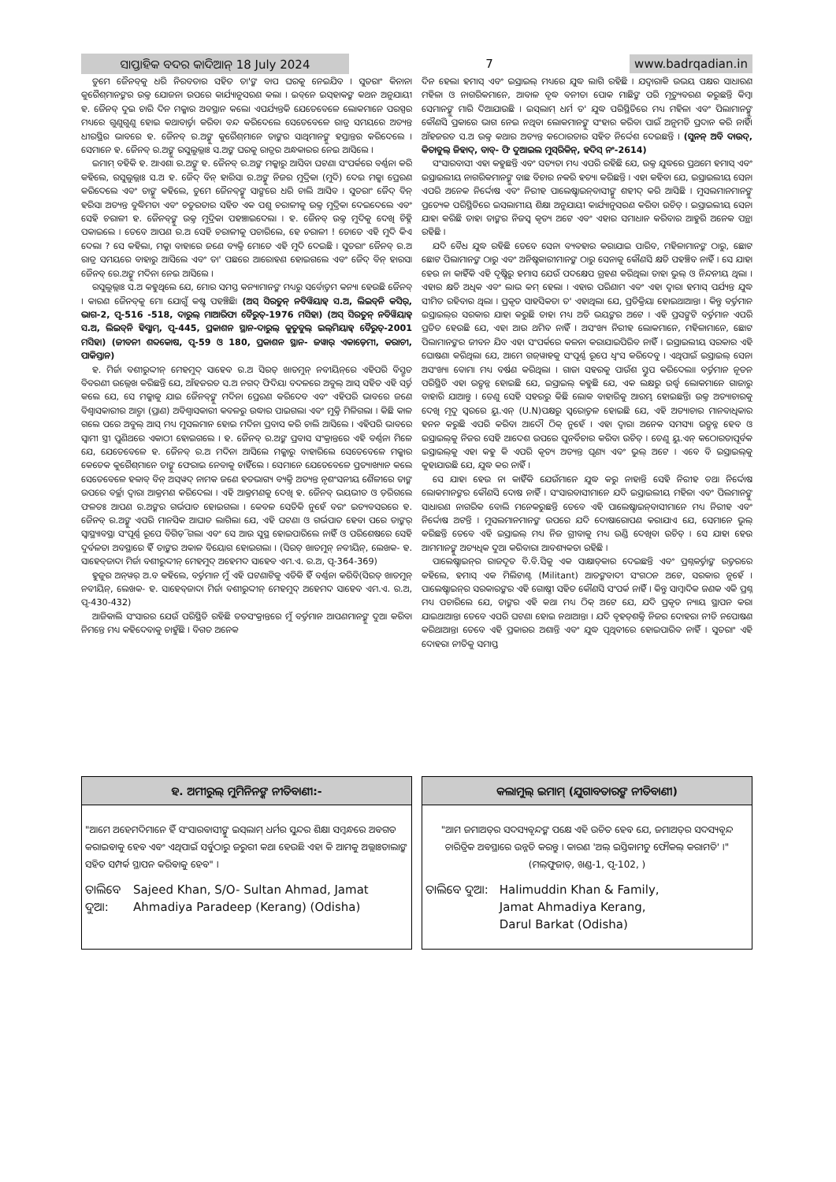ସାପ୍ତାହିକ ବଦର କାଦିଆନ୍ 18 July 2024
7
www.badrqadian.in
ତୁମେ ଜୈନବ୍‌କୁ ଧରି ନିରବତାର ସହିତ ତା'ଙ୍କ ବାପ ଘରକୁ ନେଇଯିବ । ସୁତରାଂ କିନାନା କୁରୈଶ୍‌ମାନଙ୍କର ଉକ୍ତ ଯୋଜନା ଉପରେ କାର୍ଯ୍ୟାନୁସରଣ କଲା । ଇବ୍‌ନେ ଇସ୍‌ହାକଙ୍କ କଥନ ଅନୁଯାୟୀ ହ. ଜୈନବ୍ ଦୁଇ ଚାରି ଦିନ ମକ୍କାର ଅବସ୍ଥାନ କଲେ। ଏପର୍ଯ୍ୟନ୍ତକି ଯେତେବେଳେ ଲୋକମାନେ ପରସ୍ପର ମଧ୍ୟରେ ଗୁଣୁଗୁଣୁ ହୋଇ କଥାବାର୍ତ୍ତା କରିବା ବନ୍ଦ କରିଦେଲେ ସେତେବେଳେ ରାତ୍ର ସମୟରେ ଅତ୍ୟନ୍ତ ଧୀରସ୍ଥିର ଭାବରେ ହ. ଜୈନବ୍ ର.ଅଙ୍କୁ କୁରୈଶ୍‌ମାନେ ତାଙ୍କର ସାଥିମାନଙ୍କୁ ହସ୍ତାନ୍ତର କରିଦେଲେ । ସେମାନେ ହ. ଜୈନବ୍ ର.ଅଙ୍କୁ ରସୁଲୁଲ୍ଲାଃ ସ.ଅଙ୍କ ଘରକୁ ରାତ୍ରର ଅନ୍ଧକାରର ନେଇ ଆସିଲେ ।
ଇମାମ୍ ବହିକି ହ. ଆଏଶା ର.ଅଙ୍କୁ ହ. ଜୈନବ୍ ର.ଅଙ୍କ ମକ୍କାରୁ ଆସିବା ଘଟଣା ସଂପର୍କରେ ବର୍ଣ୍ଣନା କରି କହିଲେ, ରସୁଲୁଲ୍ଲାଃ ସ.ଅ ହ. ଜୈଦ୍ ବିନ୍ ହାରିସା ର.ଅଙ୍କୁ ନିଜର ମୁଦ୍ରିକା (ମୁଦି) ଦେଇ ମକ୍କା ପ୍ରେରଣ କରିଦେଲେ ଏବଂ ତାଙ୍କୁ କହିଲେ, ତୁମେ ଜୈନବ୍‌ଙ୍କୁ ସାଙ୍ଗରେ ଧରି ଚାଲି ଆସିବ । ସୁତରାଂ ଜୈଦ୍ ବିନ୍ ହରିସା ଅତ୍ୟନ୍ତ ବୁଦ୍ଧିମତା ଏବଂ ଚତୁରତାର ସହିତ ଏକ ପଶୁ ଚରାଳୀକୁ ଉକ୍ତ ମୁଦ୍ରିକା ଦେଇଦେଲେ ଏବଂ ସେହି ଚରାଳୀ ହ. ଜୈନବ୍‌ଙ୍କୁ ଉକ୍ତ ମୁଦ୍ରିକା ପହଞ୍ଚାଇଦେଲା । ହ. ଜୈନବ୍ ଉକ୍ତ ମୁଦିକୁ ଦେଖି ଚିହ୍ନି ପକାଇଲେ । ତେବେ ଆପଣ ର.ଅ ସେହି ଚରାଳୀକୁ ପଚାରିଲେ, ହେ ଚରାଳୀ ! ତୋତେ ଏହି ମୁଦି କିଏ ଦେଲା ? ସେ କହିଲା, ମକ୍କା ବାହାରେ ଜଣେ ବ୍ୟକ୍ତି ମୋତେ ଏହି ମୁଦି ଦେଇଛି । ସୁତରାଂ ଜୈନବ୍ ର.ଅ ରାତ୍ର ସମୟରେ ବାହାରୁ ଆସିଲେ ଏବଂ ତା' ପଛରେ ଆରୋହଣ ହୋଇଗଲେ ଏବଂ ଜୈଦ୍ ବିନ୍ ହାରସା ଜୈନବ୍ ରେ.ଅଙ୍କୁ ମଦିନା ନେଇ ଆସିଲେ ।
ରସୁଲୁଲ୍ଲାଃ ସ.ଅ କହୁଥିଲେ ଯେ, ମୋର ସମସ୍ତ କନ୍ୟାମାନଙ୍କ ମଧ୍ୟରୁ ସର୍ବୋତ୍ତମ କନ୍ୟା ହେଉଛି ଜୈନବ୍ । କାରଣ ଜୈନବ୍‌କୁ ମୋ ଯୋଗୁଁ କଷ୍ଟ ପହଞ୍ଚିଛି। (ଅସ୍ ସିରତୁନ୍ ନବିୱିୟାହ୍ ସ.ଅ, ଲିଇବ୍‌ନି କସିର୍, ଭାଗ-2, ପୃ-516 -518, ଦାରୁଲ୍ ମାଆରିଫା ବୈରୁତ୍-1976 ମସିହା) (ଅସ୍ ସିରତୁନ୍ ନବିୱିୟାହ୍ ସ.ଅ, ଲିଇବ୍‌ନି ହିସ୍ଶାମ୍, ପୃ-445, ପ୍ରକାଶନ ସ୍ଥାନ-ଦାରୁଲ୍ କୁତୁବୁଲ୍ ଇଲ୍‌ମିୟାହ୍ ବୈରୁତ୍-2001 ମସିହା) (ଜୀବନୀ ଶବ୍ଦକୋଷ, ପୃ-59 ଓ 180, ପ୍ରକାଶନ ସ୍ଥାନ- ଜୱାର୍ ଏକାଡ଼େମୀ, କରାଚୀ, ପାକିସ୍ତାନ)
ହ. ମିର୍ଜା ବଶୀରୁଦ୍ଦୀନ୍ ମେହମୁଦ୍ ସାହେବ ର.ଅ ସିରତ୍ ଖାତମୁନ୍ ନବୀୟିନ୍‌ରେ ଏହିପରି ବିସ୍ତୃତ ବିବରଣୀ ଉଲ୍ଲେଖ କରିଛନ୍ତି ଯେ, ଆଁହଜରତ ସ.ଅ ନଗଦ୍ ଫିଦିୟା ବଦଳରେ ଅବୁଲ୍ ଆସ୍ ସହିତ ଏହି ସର୍ତ୍ତ କଲେ ଯେ, ସେ ମକ୍କାକୁ ଯାଇ ଜୈନବ୍‌ଙ୍କୁ ମଦିନା ପ୍ରେରଣ କରିଦେବ ଏବଂ ଏହିପରି ଭାବରେ ଜଣେ ବିଶ୍ୱାସକାରୀର ଆତ୍ମା (ପ୍ରାଣ) ଅବିଶ୍ୱାସକାରୀ କବଳରୁ ଉଦ୍ଧାର ପାଇଗଲା ଏବଂ ମୁକ୍ତି ମିଳିଗଲା । କିଛି କାଳ ଗଲେ ପରେ ଅବୁଲ୍ ଆସ୍ ମଧ୍ୟ ମୁସଲମାନ ହୋଇ ମଦିନା ପ୍ରବାସ କରି ଚାଲି ଆସିଲେ । ଏହିପରି ଭାବରେ ସ୍ୱାମୀ ସ୍ତ୍ରୀ ପୁଣିଥରେ ଏକାଠୀ ହୋଇଗଲେ । ହ. ଜୈନବ୍ ର.ଅଙ୍କ ପ୍ରବାସ ସଂକ୍ରାନ୍ତରେ ଏହି ବର୍ଣ୍ଣନା ମିଳେ ଯେ, ଯେତେବେଳେ ହ. ଜୈନବ୍ ର.ଅ ମଦିନା ଆସିଲେ ମକ୍କାରୁ ବାହାରିଲେ ସେତେବେଳେ ମକ୍କାର କେତେକ କୁରୈଶ୍‌ମାନେ ତାଙ୍କୁ ଫେରାଇ ନେବାକୁ ଚାହିଁଲେ । ସେମାନେ ଯେତେବେଳେ ପ୍ରତ୍ୟାଖ୍ୟାନ କଲେ ସେତେବେଳେ ହବ୍ବାବ୍ ବିନ୍ ଅସ୍‌ୱଦ୍ ନାମକ ଜଣେ ହତଭାଗ୍ୟ ବ୍ୟକ୍ତି ଅତ୍ୟନ୍ତ ନୃଶଂସନୀୟ ଶୈଳୀରେ ତାଙ୍କ ଉପରେ ବର୍ଚ୍ଛା ଦ୍ୱାରା ଆକ୍ରମଣ କରିଦେଲା । ଏହି ଆକ୍ରମଣକୁ ଦେଖି ହ. ଜୈନବ୍ ଭୟଭୀତ ଓ ଡ଼ରିଗଲେ ଫଳତଃ ଆପଣ ର.ଅଙ୍କର ଗର୍ଭପାତ ହୋଇଗଲା । କେବଳ ସେତିକି ନୁହେଁ ବରଂ ଇତ୍ୟବସରରେ ହ. ଜୈନବ୍ ର.ଅଙ୍କୁ ଏପରି ମାନସିକ ଆଘାତ ଲାଗିଲା ଯେ, ଏହି ଘଟଣା ଓ ଗର୍ଭପାତ ହେବା ପରେ ତାଙ୍କର୍ ସ୍ୱାସ୍ଥ୍ୟାବସ୍ଥା ସଂପୂର୍ଣ୍ଣ ରୂପେ ବିଗିଡ଼ି ଗଲା ଏବଂ ସେ ଆଉ ସୁସ୍ଥ ହୋଇପାରିଲେ ନାହିଁ ଓ ପରିଶେଷରେ ସେହି ଦୁର୍ବଳତା ଅବସ୍ଥାରେ ହିଁ ତାଙ୍କର ଅକାଳ ବିୟୋଗ ହୋଇଗଲା । (ସିରତ୍ ଖାତମୁନ୍ ନବୀୟିନ୍, ଲେଖକ- ହ. ସାହେବ୍‌ଜାଦା ମିର୍ଜା ବଶୀରୁଦ୍ଦୀନ୍ ମେହମୁଦ୍ ଅହେମଦ ସାହେବ ଏମ.ଏ. ର.ଅ, ପୃ-364-369)
ହୁଜୁର ଅନ୍‌ୱର୍ ଅ.ବ କହିଲେ, ବର୍ତ୍ତମାନ ମୁଁ ଏହି ଘଟଣାଟିକୁ ଏତିକି ହିଁ ବର୍ଣ୍ଣନା କରିବି(ସିରତ୍ ଖାତମୁନ୍ ନବୀୟିନ୍, ଲେଖକ- ହ. ସାହେବ୍‌ଜାଦା ମିର୍ଜା ବଶୀରୁଦ୍ଦୀନ୍ ମେହମୁଦ୍ ଅହେମଦ ସାହେବ ଏମ.ଏ. ର.ଅ, ପୃ-430-432)
ଆଜିକାଲି ସଂସାରର ଯେଉଁ ପରିସ୍ଥିତି ରହିଛି ତତସଂକ୍ରାନ୍ତରେ ମୁଁ ବର୍ତ୍ତମାନ ଆପଣମାନଙ୍କୁ ଦୁଆ କରିବା ନିମନ୍ତେ ମଧ୍ୟ କହିଦେବାକୁ ଚାହୁଁଛି । ବିଗତ ଅନେକ
ଦିନ ହେଲା ହମାସ୍ ଏବଂ ଇସ୍ରାଇଲ୍ ମଧ୍ୟରେ ଯୁଦ୍ଧ ଲାଗି ରହିଛି । ଯଦ୍ୱାରାକି ଉଭୟ ପକ୍ଷର ସାଧାରଣ ମହିଳା ଓ ନାଗରିକମାନେ, ଆବାଳ ବୃଦ୍ଧ ବନୀତା ପୋକ ମାଛିଙ୍କ ପରି ମୃତ୍ୟୁବରଣ କରୁଛନ୍ତି କିମ୍ବା ସେମାନଙ୍କୁ ମାରି ଦିଆଯାଉଛି । ଇସ୍‌ଲାମ୍ ଧର୍ମ ତ' ଯୁଦ୍ଧ ପରିସ୍ଥିତିରେ ମଧ୍ୟ ମହିଳା ଏବଂ ପିଲାମାନଙ୍କୁ କୌଣସି ପ୍ରକାରେ ଭାଗ ନେଇ ନଥିବା ଲୋକମାନଙ୍କୁ ସଂହାର କରିବା ପାଇଁ ଅନୁମତି ପ୍ରଦାନ କରି ନାହିଁ। ଆଁହଜରତ ସ.ଅ ଉକ୍ତ କଥାର ଅତ୍ୟନ୍ତ କଠୋରତାର ସହିତ ନିର୍ଦ୍ଦେଶ ଦେଇଛନ୍ତି । (ସୁନନ୍ ଅବି ଦାଉଦ୍, କିତାବୁଲ୍ ଜିହାଦ୍, ବାବ୍- ଫି ଦୁଆଇଲ ମୁସ୍‌ରିକିନ୍, ହଦିସ୍ ନଂ-2614)
ସଂସାରବାସୀ ଏହା କହୁଛନ୍ତି ଏବଂ ସତ୍ୟତା ମଧ୍ୟ ଏପରି ରହିଛି ଯେ, ଉକ୍ତ ଯୁଦ୍ଧରେ ପ୍ରଥମେ ହମାସ୍ ଏବଂ ଇସ୍ରାଇଲୀୟ ନାଗରିକମାନଙ୍କୁ ବାଛ ବିଚାର ନକରି ହତ୍ୟା କରିଛନ୍ତି । ଏହା କହିବା ଯେ, ଇସ୍ରାଇଲୀୟ ସେନା ଏପରି ଅନେକ ନିର୍ଦ୍ଦୋଷ ଏବଂ ନିରୀହ ପାଲେଷ୍ଟାଇନ୍‌ବାସୀଙ୍କୁ ଶହୀଦ୍ କରି ଆସିଛି । ମୁସଲମାନମାନଙ୍କୁ ପ୍ରତ୍ୟେକ ପରିସ୍ଥିତିରେ ଇସଲାମୀୟ ଶିକ୍ଷା ଅନୁଯାୟୀ କାର୍ଯ୍ୟାନୁସରଣ କରିବା ଉଚିତ୍ । ଇସ୍ରାଇଲୀୟ ସେନା ଯାହା କରିଛି ତାହା ତାଙ୍କର ନିଜସ୍ୱ କୃତ୍ୟ ଅଟେ ଏବଂ ଏହାର ସମାଧାନ କରିବାର ଆହୁରି ଅନେକ ପନ୍ଥା ରହିଛି ।
ଯଦି ବୈଧ ଯୁଦ୍ଧ ରହିଛି ତେବେ ସେନା ବ୍ୟବହାର କରାଯାଇ ପାରିବ, ମହିଳାମାନଙ୍କ ଠାରୁ, ଛୋଟ ଛୋଟ ପିଲାମାନଙ୍କ ଠାରୁ ଏବଂ ଅନିଷ୍ଟକାରୀମାନଙ୍କ ଠାରୁ ସେନାକୁ କୌଣସି କ୍ଷତି ପହଞ୍ଚିବ ନାହିଁ । ସେ ଯାହା ହେଉ ନା କାହିଁକି ଏହି ଦୃଷ୍ଟିରୁ ହମାସ ଯେଉଁ ପଦକ୍ଷେପ ଗ୍ରହଣ କରିଥିଲା ତାହା ଭୁଲ୍ ଓ ନିନ୍ଦନୀୟ ଥିଲା । ଏହାର କ୍ଷତି ଅଧିକ ଏବଂ ଲାଭ କମ୍ ହେଲା । ଏହାର ପରିଣାମ ଏବଂ ଏହା ଦ୍ୱାରା ହମାସ୍ ପର୍ଯ୍ୟନ୍ତ ଯୁଦ୍ଧ ସୀମିତ ରହିବାର ଥିଲା । ପ୍ରକୃତ ସାହସିକତା ତ' ଏହାଥିଲା ଯେ, ପ୍ରତିକ୍ରିୟା ହୋଇଥାଆନ୍ତା । କିନ୍ତୁ ବର୍ତ୍ତମାନ ଇସ୍ରାଇଲ୍‌ର ସରକାର ଯାହା କରୁଛି ତାହା ମଧ୍ୟ ଅତି ଭୟଙ୍କର ଅଟେ । ଏହି ପ୍ରସଙ୍ଗଟି ବର୍ତ୍ତମାନ ଏପରି ପ୍ରତିତ ହେଉଛି ଯେ, ଏହା ଆଉ ଥମିବ ନାହିଁ । ଅସଂଖ୍ୟ ନିରୀହ ଲୋକମାନେ, ମହିଳାମାନେ, ଛୋଟ ପିଲାମାନଙ୍କର ଜୀବନ ଯିବ ଏହା ସଂପର୍କରେ କଳନା କରାଯାଇପିରିବ ନାହିଁ । ଇସ୍ରାଇଲୀୟ ସରକାର ଏହି ଘୋଷଣା କରିଥିଲା ଯେ, ଆମେ ଗଜ୍‌ୱାହକୁ ସଂପୂର୍ଣ୍ଣ ରୂପେ ଧ୍ୱଂସ କରିଦେବୁ । ଏଥିପାଇଁ ଇସ୍ରାଇଲ୍ ସେନା ଅସଂଖ୍ୟା ବୋମା ମଧ୍ୟ ବର୍ଷଣ କରିଥିଲା । ଗାଜା ସହରକୁ ପାଉଁଶ ସ୍ତୁପ କରିଦେଲା। ବର୍ତ୍ତମାନ ନୂତନ ପରିସ୍ଥିତି ଏହା ଉତ୍ପନ୍ନ ହୋଇଛି ଯେ, ଇସ୍ରାଇଲ୍ କହୁଛି ଯେ, ଏକ ଲକ୍ଷରୁ ଉର୍ଦ୍ଧ୍ୱ ଲୋକମାନେ ଗାଜାରୁ ବାହାରି ଯାଆନ୍ତୁ । ତେଣୁ ସେହି ସହରରୁ କିଛି ଲୋକ ବାହାରିକୁ ଆରମ୍ଭ ହୋଇଛନ୍ତି। ଉକ୍ତ ଅତ୍ୟାଚାରକୁ ଦେଖି ମୃଦୁ ସ୍ୱରରେ ୟୁ.ଏନ୍ (U.N)ପକ୍ଷରୁ ସ୍ୱରୋତ୍ତଳ ହୋଇଛି ଯେ, ଏହି ଅତ୍ୟାଚାର ମାନବାଧିକାର ହନନ କରୁଛି ଏପରି କରିବା ଆଦୌ ଠିକ୍ ନୁହେଁ । ଏହା ଦ୍ୱାରା ଅନେକ ସମସ୍ୟା ଉତ୍ପନ୍ନ ହେବ ଓ ଇସ୍ରାଇଲ୍‌କୁ ନିଜର ସେହି ଆଦେଶ ଉପରେ ପୁନର୍ବିଚାର କରିବା ଉଚିତ୍ । ତେଣୁ ୟୁ.ଏନ୍ କଠୋରତାପୂର୍ବକ ଇସ୍ରାଇଲ୍‌କୁ ଏହା କହୁ କି ଏପରି କୃତ୍ୟ ଅତ୍ୟନ୍ତ ଘୃଣ୍ୟ ଏବଂ ଭୁଲ୍ ଅଟେ । ଏବେ ବି ଇସ୍ରାଇଲ୍‌କୁ କୁହାଯାଉଛି ଯେ, ଯୁଦ୍ଧ କର ନାହିଁ ।
ସେ ଯାହା ହେଉ ନା କାହିଁକି ଯେଉଁମାନେ ଯୁଦ୍ଧ କରୁ ନାହାନ୍ତି ସେହି ନିରୀହ ତଥା ନିର୍ଦ୍ଦୋଷ ଲୋକମାନଙ୍କର କୌଣସି ଦୋଷ ନାହିଁ । ସଂସାରବାସୀମାନେ ଯଦି ଇସ୍ରାଇଲୀୟ ମହିଳା ଏବଂ ପିଲମାନଙ୍କୁ ସାଧାରଣ ନାଗରିକ ବୋଲି ମନେକରୁଛନ୍ତି ତେବେ ଏହି ପାଲେଷ୍ଟାଇନ୍‌ବାସୀମାନେ ମଧ୍ୟ ନିରୀହ ଏବଂ ନିର୍ଦ୍ଦୋଷ ଅଟନ୍ତି । ମୁସଲମାନମାନଙ୍କ ଉପରେ ଯଦି ଦୋଷାରୋପଣ କରାଯାଏ ଯେ, ସେମାନେ ଭୁଲ୍ କରିଛନ୍ତି ତେବେ ଏହି ଇସ୍ରାଇଲ୍ ମଧ୍ୟ ନିଜ ଗ୍ରୀବାକୁ ମଧ୍ୟ ଉଣ୍ଡି ଦେଖିବା ଉଚିତ୍ । ସେ ଯାହା ହେଉ ଆମମାନଙ୍କୁ ଅତ୍ୟଧିକ ଦୁଆ କରିବାରା ଆବଶ୍ୟକତା ରହିଛି ।
ପାଲେଷ୍ଟାଇନ୍‌ର ରାଜଦୂତ ବି.ବି.ସିକୁ ଏକ ସାକ୍ଷାତ୍‌କାର ଦେଇଛନ୍ତି ଏବଂ ପ୍ରଶ୍ନକର୍ତ୍ତାଙ୍କ ଉତ୍ତରରେ କହିଲେ, ହମାସ୍ ଏକ ମିଲିଟାଣ୍ଟ (Militant) ଆତଙ୍କବାଦୀ ସଂଗଠନ ଅଟେ, ସରକାର ନୁହେଁ । ପାଲେଷ୍ଟାଇନ୍‌ର ସରକାରଙ୍କର ଏହି ଗୋଷ୍ଠୀ ସହିତ କୌଣସି ସଂପର୍କ ନାହିଁ । କିନ୍ତୁ ସାମ୍ବାଦିକ ଜଣକ ଏକି ପ୍ରଶ୍ନ ମଧ୍ୟ ପଚାରିଲେ ଯେ, ତାଙ୍କର ଏହି କଥା ମଧ୍ୟ ଠିକ୍ ଅଟେ ଯେ, ଯଦି ପ୍ରକୃତ ନ୍ୟାୟ ସ୍ଥାପନ କରା ଯାଇଥାଆନ୍ତା ତେବେ ଏପରି ଘଟଣା ହୋଇ ନଥାଆନ୍ତା । ଯଦି ବୃହତ୍‌ଶକ୍ତି ନିଜର ଦୋହରା ନୀତି ନପୋଷଣ କରିଥାଆନ୍ତା ତେବେ ଏହି ପ୍ରକାରର ଅଶାନ୍ତି ଏବଂ ଯୁଦ୍ଧ ପୃଥିବୀରେ ହୋଇପାରିବ ନାହିଁ । ସୁତରାଂ ଏହି ଦୋହରା ନୀତିକୁ ସମାପ୍ତ
ହ. ଅମୀରୁଲ୍ ମୁମିନିନଙ୍କ ନୀତିବାଣୀ:-
"ଆମେ ଅହେମଦିମାନେ ହିଁ ସଂସାରବାସୀଙ୍କୁ ଇସ୍‌ଲାମ୍ ଧର୍ମର ସୁନ୍ଦର ଶିକ୍ଷା ସମ୍ବନ୍ଧରେ ଅବଗତ କରାଇବାକୁ ହେବ ଏବଂ ଏଥିପାଇଁ ସର୍ବୁଠାରୁ ଜରୁରୀ କଥା ହେଉଛି ଏହା କି ଆମକୁ ଅଲ୍ଲାଃତାଲାଙ୍କ ସହିତ ସମ୍ପର୍କ ସ୍ଥାପନ କରିବାକୁ ହେବ" ।
ତାଲିବେ ଦୁଆ: Sajeed Khan, S/O- Sultan Ahmad, Jamat Ahmadiya Paradeep (Kerang) (Odisha)
କଲାମୁଲ୍ ଇମାମ୍ (ଯୁଗାବତାରଙ୍କ ନୀତିବାଣୀ)
"ଆମ ଜମାଅତ୍‌ର ସଦସ୍ୟବୃନ୍ଦଙ୍କ ପକ୍ଷେ ଏହି ଉଚିତ ହେବ ଯେ, ଜମାଅତ୍‌ର ସଦସ୍ୟବୃନ୍ଦ ଚାରିତ୍ରିକ ଅବସ୍ଥାରେ ଉନ୍ନତି କରନ୍ତୁ । କାରଣ 'ଅଲ୍ ଇସ୍ତିକାମତୁ ଫୌକଲ୍ କରାମତି' ।"
(ମଲ୍‌ଫୁଜାତ୍, ଖଣ୍ଡ-1, ପୃ-102, )
ତାଲିବେ ଦୁଆ: Halimuddin Khan & Family,
Jamat Ahmadiya Kerang,
Darul Barkat (Odisha)